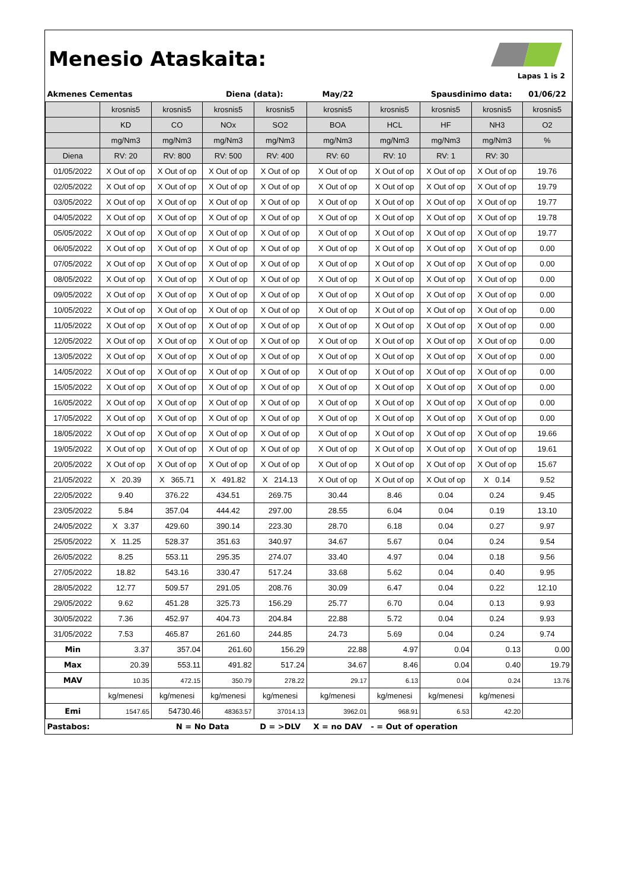Menesio Ataskaita:
Lapas 1 is 2
| Akmenes Cementas | | | Diena (data): | | May/22 | | Spausdinimo data: | | 01/06/22 |
| | krosnis5 | krosnis5 | krosnis5 | krosnis5 | krosnis5 | krosnis5 | krosnis5 | krosnis5 | krosnis5 |
| | KD | CO | NOx | SO2 | BOA | HCL | HF | NH3 | O2 |
| | mg/Nm3 | mg/Nm3 | mg/Nm3 | mg/Nm3 | mg/Nm3 | mg/Nm3 | mg/Nm3 | mg/Nm3 | % |
| Diena | RV: 20 | RV: 800 | RV: 500 | RV: 400 | RV: 60 | RV: 10 | RV: 1 | RV: 30 | |
| 01/05/2022 | X Out of op | X Out of op | X Out of op | X Out of op | X Out of op | X Out of op | X Out of op | X Out of op | 19.76 |
| 02/05/2022 | X Out of op | X Out of op | X Out of op | X Out of op | X Out of op | X Out of op | X Out of op | X Out of op | 19.79 |
| 03/05/2022 | X Out of op | X Out of op | X Out of op | X Out of op | X Out of op | X Out of op | X Out of op | X Out of op | 19.77 |
| 04/05/2022 | X Out of op | X Out of op | X Out of op | X Out of op | X Out of op | X Out of op | X Out of op | X Out of op | 19.78 |
| 05/05/2022 | X Out of op | X Out of op | X Out of op | X Out of op | X Out of op | X Out of op | X Out of op | X Out of op | 19.77 |
| 06/05/2022 | X Out of op | X Out of op | X Out of op | X Out of op | X Out of op | X Out of op | X Out of op | X Out of op | 0.00 |
| 07/05/2022 | X Out of op | X Out of op | X Out of op | X Out of op | X Out of op | X Out of op | X Out of op | X Out of op | 0.00 |
| 08/05/2022 | X Out of op | X Out of op | X Out of op | X Out of op | X Out of op | X Out of op | X Out of op | X Out of op | 0.00 |
| 09/05/2022 | X Out of op | X Out of op | X Out of op | X Out of op | X Out of op | X Out of op | X Out of op | X Out of op | 0.00 |
| 10/05/2022 | X Out of op | X Out of op | X Out of op | X Out of op | X Out of op | X Out of op | X Out of op | X Out of op | 0.00 |
| 11/05/2022 | X Out of op | X Out of op | X Out of op | X Out of op | X Out of op | X Out of op | X Out of op | X Out of op | 0.00 |
| 12/05/2022 | X Out of op | X Out of op | X Out of op | X Out of op | X Out of op | X Out of op | X Out of op | X Out of op | 0.00 |
| 13/05/2022 | X Out of op | X Out of op | X Out of op | X Out of op | X Out of op | X Out of op | X Out of op | X Out of op | 0.00 |
| 14/05/2022 | X Out of op | X Out of op | X Out of op | X Out of op | X Out of op | X Out of op | X Out of op | X Out of op | 0.00 |
| 15/05/2022 | X Out of op | X Out of op | X Out of op | X Out of op | X Out of op | X Out of op | X Out of op | X Out of op | 0.00 |
| 16/05/2022 | X Out of op | X Out of op | X Out of op | X Out of op | X Out of op | X Out of op | X Out of op | X Out of op | 0.00 |
| 17/05/2022 | X Out of op | X Out of op | X Out of op | X Out of op | X Out of op | X Out of op | X Out of op | X Out of op | 0.00 |
| 18/05/2022 | X Out of op | X Out of op | X Out of op | X Out of op | X Out of op | X Out of op | X Out of op | X Out of op | 19.66 |
| 19/05/2022 | X Out of op | X Out of op | X Out of op | X Out of op | X Out of op | X Out of op | X Out of op | X Out of op | 19.61 |
| 20/05/2022 | X Out of op | X Out of op | X Out of op | X Out of op | X Out of op | X Out of op | X Out of op | X Out of op | 15.67 |
| 21/05/2022 | X 20.39 | X 365.71 | X 491.82 | X 214.13 | X Out of op | X Out of op | X Out of op | X 0.14 | 9.52 |
| 22/05/2022 | 9.40 | 376.22 | 434.51 | 269.75 | 30.44 | 8.46 | 0.04 | 0.24 | 9.45 |
| 23/05/2022 | 5.84 | 357.04 | 444.42 | 297.00 | 28.55 | 6.04 | 0.04 | 0.19 | 13.10 |
| 24/05/2022 | X 3.37 | 429.60 | 390.14 | 223.30 | 28.70 | 6.18 | 0.04 | 0.27 | 9.97 |
| 25/05/2022 | X 11.25 | 528.37 | 351.63 | 340.97 | 34.67 | 5.67 | 0.04 | 0.24 | 9.54 |
| 26/05/2022 | 8.25 | 553.11 | 295.35 | 274.07 | 33.40 | 4.97 | 0.04 | 0.18 | 9.56 |
| 27/05/2022 | 18.82 | 543.16 | 330.47 | 517.24 | 33.68 | 5.62 | 0.04 | 0.40 | 9.95 |
| 28/05/2022 | 12.77 | 509.57 | 291.05 | 208.76 | 30.09 | 6.47 | 0.04 | 0.22 | 12.10 |
| 29/05/2022 | 9.62 | 451.28 | 325.73 | 156.29 | 25.77 | 6.70 | 0.04 | 0.13 | 9.93 |
| 30/05/2022 | 7.36 | 452.97 | 404.73 | 204.84 | 22.88 | 5.72 | 0.04 | 0.24 | 9.93 |
| 31/05/2022 | 7.53 | 465.87 | 261.60 | 244.85 | 24.73 | 5.69 | 0.04 | 0.24 | 9.74 |
| Min | 3.37 | 357.04 | 261.60 | 156.29 | 22.88 | 4.97 | 0.04 | 0.13 | 0.00 |
| Max | 20.39 | 553.11 | 491.82 | 517.24 | 34.67 | 8.46 | 0.04 | 0.40 | 19.79 |
| MAV | 10.35 | 472.15 | 350.79 | 278.22 | 29.17 | 6.13 | 0.04 | 0.24 | 13.76 |
| | kg/menesi | kg/menesi | kg/menesi | kg/menesi | kg/menesi | kg/menesi | kg/menesi | kg/menesi | |
| Emi | 1547.65 | 54730.46 | 48363.57 | 37014.13 | 3962.01 | 968.91 | 6.53 | 42.20 | |
| Pastabos: | | N = No Data | | D = >DLV | X = no DAV | - = Out of operation | | | |